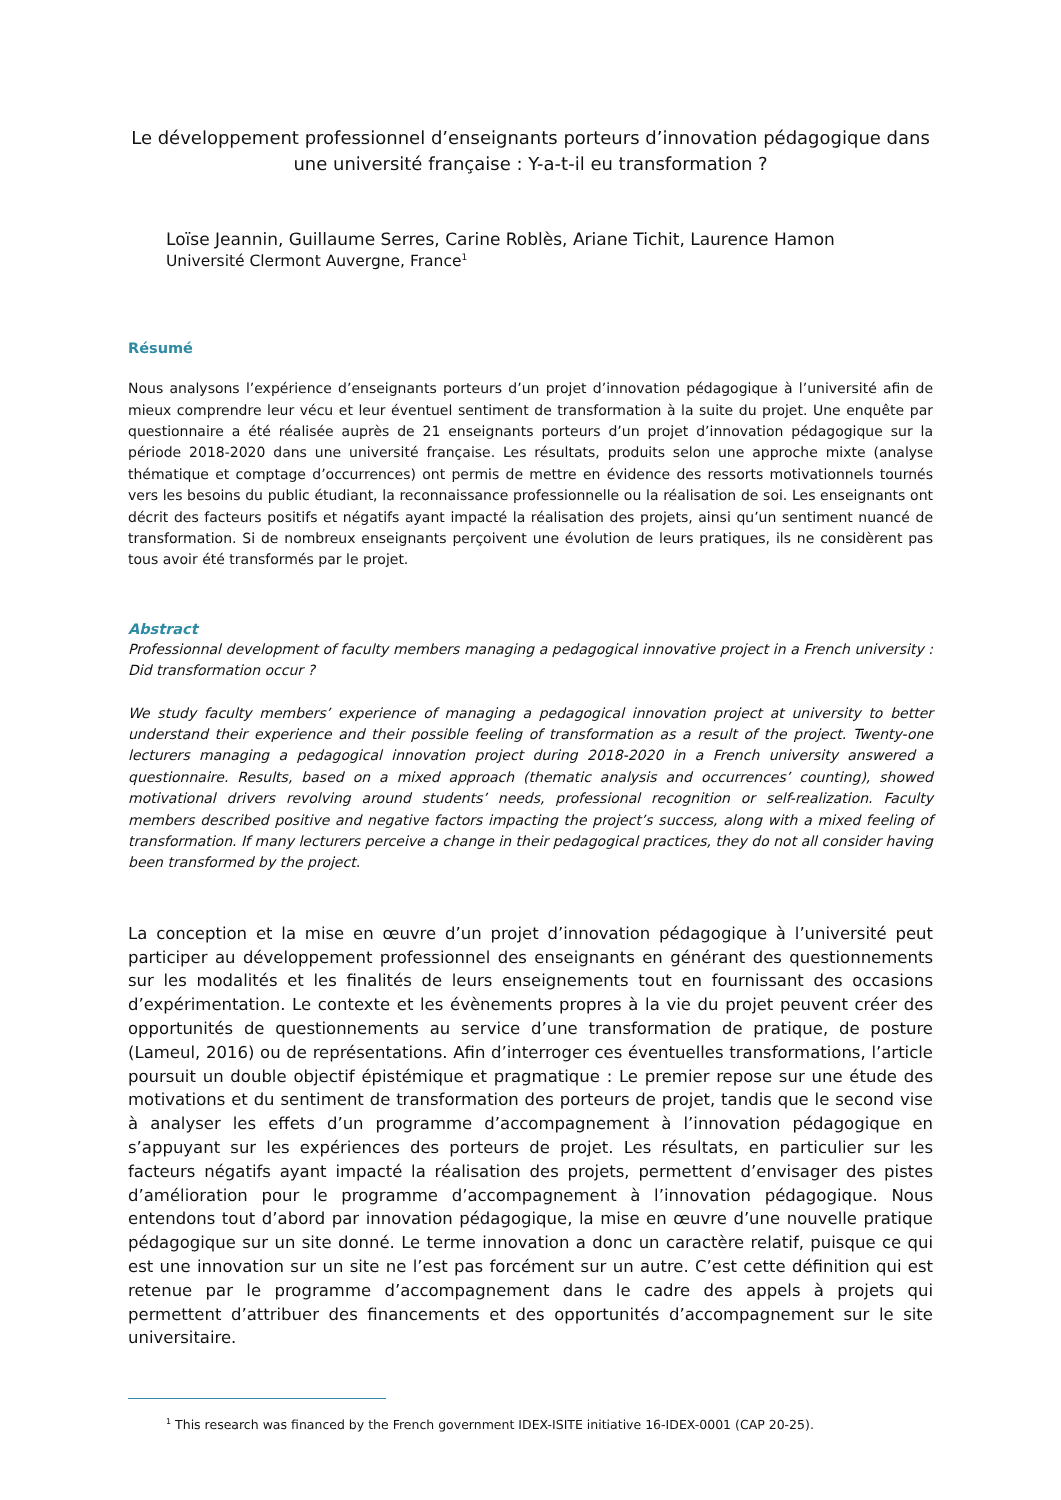Le développement professionnel d’enseignants porteurs d’innovation pédagogique dans une université française : Y-a-t-il eu transformation ?
Loïse Jeannin, Guillaume Serres, Carine Roblès, Ariane Tichit, Laurence Hamon
Université Clermont Auvergne, France<sup>1</sup>
Résumé
Nous analysons l’expérience d’enseignants porteurs d’un projet d’innovation pédagogique à l’université afin de mieux comprendre leur vécu et leur éventuel sentiment de transformation à la suite du projet. Une enquête par questionnaire a été réalisée auprès de 21 enseignants porteurs d’un projet d’innovation pédagogique sur la période 2018-2020 dans une université française. Les résultats, produits selon une approche mixte (analyse thématique et comptage d’occurrences) ont permis de mettre en évidence des ressorts motivationnels tournés vers les besoins du public étudiant, la reconnaissance professionnelle ou la réalisation de soi. Les enseignants ont décrit des facteurs positifs et négatifs ayant impacté la réalisation des projets, ainsi qu’un sentiment nuancé de transformation. Si de nombreux enseignants perçoivent une évolution de leurs pratiques, ils ne considèrent pas tous avoir été transformés par le projet.
Abstract
Professionnal development of faculty members managing a pedagogical innovative project in a French university : Did transformation occur ?
We study faculty members’ experience of managing a pedagogical innovation project at university to better understand their experience and their possible feeling of transformation as a result of the project. Twenty-one lecturers managing a pedagogical innovation project during 2018-2020 in a French university answered a questionnaire. Results, based on a mixed approach (thematic analysis and occurrences’ counting), showed motivational drivers revolving around students’ needs, professional recognition or self-realization. Faculty members described positive and negative factors impacting the project’s success, along with a mixed feeling of transformation. If many lecturers perceive a change in their pedagogical practices, they do not all consider having been transformed by the project.
La conception et la mise en œuvre d’un projet d’innovation pédagogique à l’université peut participer au développement professionnel des enseignants en générant des questionnements sur les modalités et les finalités de leurs enseignements tout en fournissant des occasions d’expérimentation. Le contexte et les évènements propres à la vie du projet peuvent créer des opportunités de questionnements au service d’une transformation de pratique, de posture (Lameul, 2016) ou de représentations. Afin d’interroger ces éventuelles transformations, l’article poursuit un double objectif épistémique et pragmatique : Le premier repose sur une étude des motivations et du sentiment de transformation des porteurs de projet, tandis que le second vise à analyser les effets d’un programme d’accompagnement à l’innovation pédagogique en s’appuyant sur les expériences des porteurs de projet. Les résultats, en particulier sur les facteurs négatifs ayant impacté la réalisation des projets, permettent d’envisager des pistes d’amélioration pour le programme d’accompagnement à l’innovation pédagogique. Nous entendons tout d’abord par innovation pédagogique, la mise en œuvre d’une nouvelle pratique pédagogique sur un site donné. Le terme innovation a donc un caractère relatif, puisque ce qui est une innovation sur un site ne l’est pas forcément sur un autre. C’est cette définition qui est retenue par le programme d’accompagnement dans le cadre des appels à projets qui permettent d’attribuer des financements et des opportunités d’accompagnement sur le site universitaire.
<sup>1</sup> This research was financed by the French government IDEX-ISITE initiative 16-IDEX-0001 (CAP 20-25).